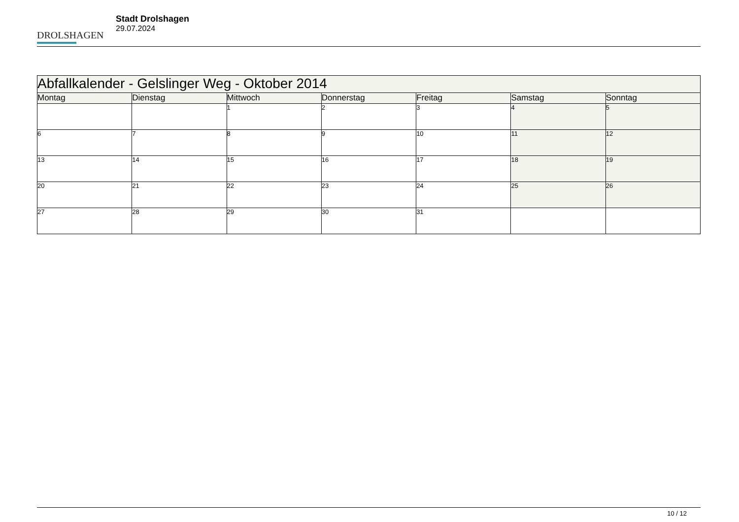DROLSHAGEN
Stadt Drolshagen
29.07.2024
| Abfallkalender - Gelslinger Weg - Oktober 2014 | | | | | | |
| --- | --- | --- | --- | --- | --- | --- |
| Montag | Dienstag | Mittwoch | Donnerstag | Freitag | Samstag | Sonntag |
| | | 1 | 2 | 3 | 4 | 5 |
| 6 | 7 | 8 | 9 | 10 | 11 | 12 |
| 13 | 14 | 15 | 16 | 17 | 18 | 19 |
| 20 | 21 | 22 | 23 | 24 | 25 | 26 |
| 27 | 28 | 29 | 30 | 31 | | |
10 / 12